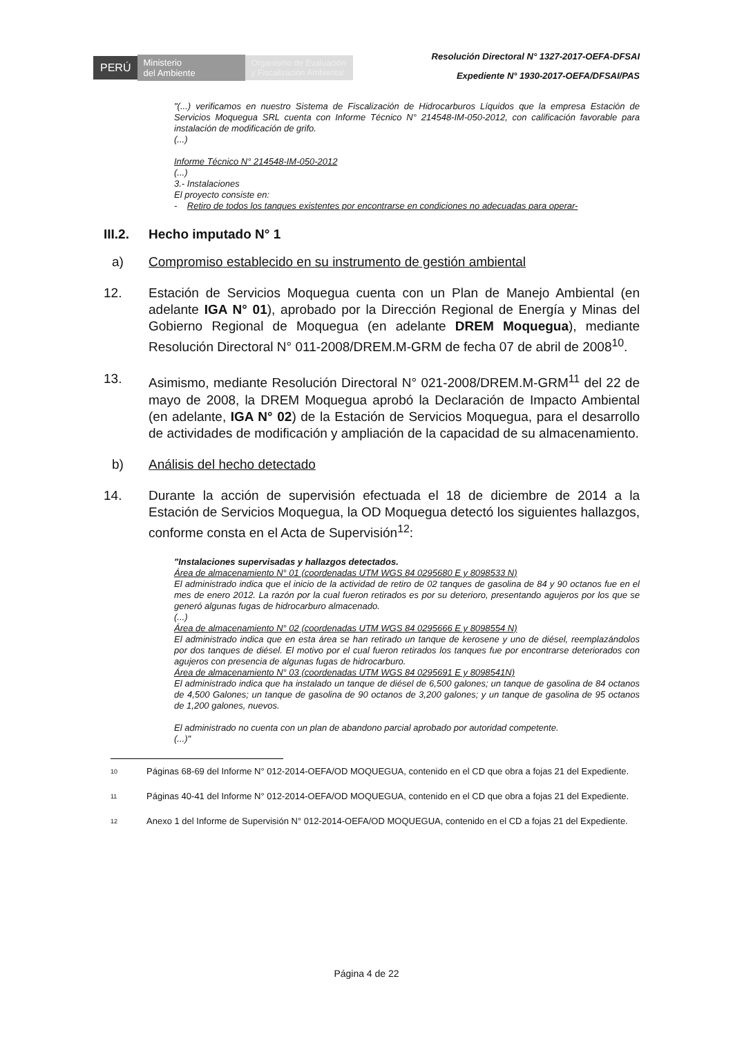PERÚ
Ministerio
del Ambiente
Organismo de Evaluación y Fiscalización Ambiental
Resolución Directoral N° 1327-2017-OEFA-DFSAI
Expediente N° 1930-2017-OEFA/DFSAI/PAS
"(...) verificamos en nuestro Sistema de Fiscalización de Hidrocarburos Líquidos que la empresa Estación de Servicios Moquegua SRL cuenta con Informe Técnico N° 214548-IM-050-2012, con calificación favorable para instalación de modificación de grifo.
(...)
Informe Técnico N° 214548-IM-050-2012
(...)
3.- Instalaciones
El proyecto consiste en:
- Retiro de todos los tanques existentes por encontrarse en condiciones no adecuadas para operar-
III.2. Hecho imputado N° 1
a) Compromiso establecido en su instrumento de gestión ambiental
12. Estación de Servicios Moquegua cuenta con un Plan de Manejo Ambiental (en adelante IGA N° 01), aprobado por la Dirección Regional de Energía y Minas del Gobierno Regional de Moquegua (en adelante DREM Moquegua), mediante Resolución Directoral N° 011-2008/DREM.M-GRM de fecha 07 de abril de 2008<sup>10</sup>.
13. Asimismo, mediante Resolución Directoral N° 021-2008/DREM.M-GRM<sup>11</sup> del 22 de mayo de 2008, la DREM Moquegua aprobó la Declaración de Impacto Ambiental (en adelante, IGA N° 02) de la Estación de Servicios Moquegua, para el desarrollo de actividades de modificación y ampliación de la capacidad de su almacenamiento.
b) Análisis del hecho detectado
14. Durante la acción de supervisión efectuada el 18 de diciembre de 2014 a la Estación de Servicios Moquegua, la OD Moquegua detectó los siguientes hallazgos, conforme consta en el Acta de Supervisión<sup>12</sup>:
"Instalaciones supervisadas y hallazgos detectados.
Área de almacenamiento N° 01 (coordenadas UTM WGS 84 0295680 E y 8098533 N)
El administrado indica que el inicio de la actividad de retiro de 02 tanques de gasolina de 84 y 90 octanos fue en el mes de enero 2012. La razón por la cual fueron retirados es por su deterioro, presentando agujeros por los que se generó algunas fugas de hidrocarburo almacenado.
(...)
Área de almacenamiento N° 02 (coordenadas UTM WGS 84 0295666 E y 8098554 N)
El administrado indica que en esta área se han retirado un tanque de kerosene y uno de diésel, reemplazándolos por dos tanques de diésel. El motivo por el cual fueron retirados los tanques fue por encontrarse deteriorados con agujeros con presencia de algunas fugas de hidrocarburo.
Área de almacenamiento N° 03 (coordenadas UTM WGS 84 0295691 E y 8098541N)
El administrado indica que ha instalado un tanque de diésel de 6,500 galones; un tanque de gasolina de 84 octanos de 4,500 Galones; un tanque de gasolina de 90 octanos de 3,200 galones; y un tanque de gasolina de 95 octanos de 1,200 galones, nuevos.
El administrado no cuenta con un plan de abandono parcial aprobado por autoridad competente.
(...)"
10 Páginas 68-69 del Informe N° 012-2014-OEFA/OD MOQUEGUA, contenido en el CD que obra a fojas 21 del Expediente.
11 Páginas 40-41 del Informe N° 012-2014-OEFA/OD MOQUEGUA, contenido en el CD que obra a fojas 21 del Expediente.
12 Anexo 1 del Informe de Supervisión N° 012-2014-OEFA/OD MOQUEGUA, contenido en el CD a fojas 21 del Expediente.
Página 4 de 22